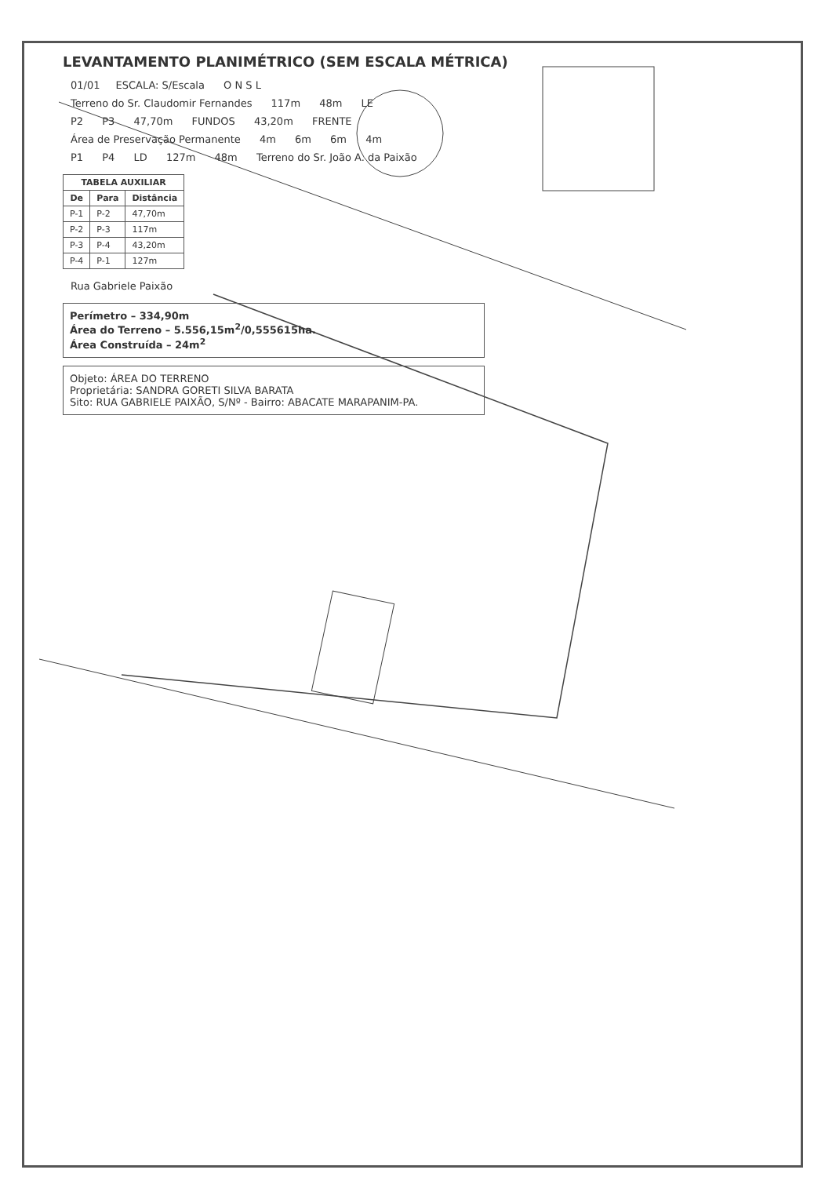LEVANTAMENTO PLANIMÉTRICO (SEM ESCALA MÉTRICA)
01/01 ESCALA: S/Escala O N S L
Terreno do Sr. Claudomir Fernandes 117m 48m LE
P2 P3 47,70m FUNDOS 43,20m FRENTE
Área de Preservação Permanente 4m 6m 6m 4m
P1 P4 LD 127m 48m Terreno do Sr. João A. da Paixão
| TABELA AUXILIAR | | |
| --- | --- | --- |
| De | Para | Distância |
| P-1 | P-2 | 47,70m |
| P-2 | P-3 | 117m |
| P-3 | P-4 | 43,20m |
| P-4 | P-1 | 127m |
Rua Gabriele Paixão
Perímetro – 334,90m
Área do Terreno – 5.556,15m<sup>2</sup>/0,555615ha.
Área Construída – 24m<sup>2</sup>
Objeto: ÁREA DO TERRENO
Proprietária: SANDRA GORETI SILVA BARATA
Sito: RUA GABRIELE PAIXÃO, S/Nº - Bairro: ABACATE MARAPANIM-PA.